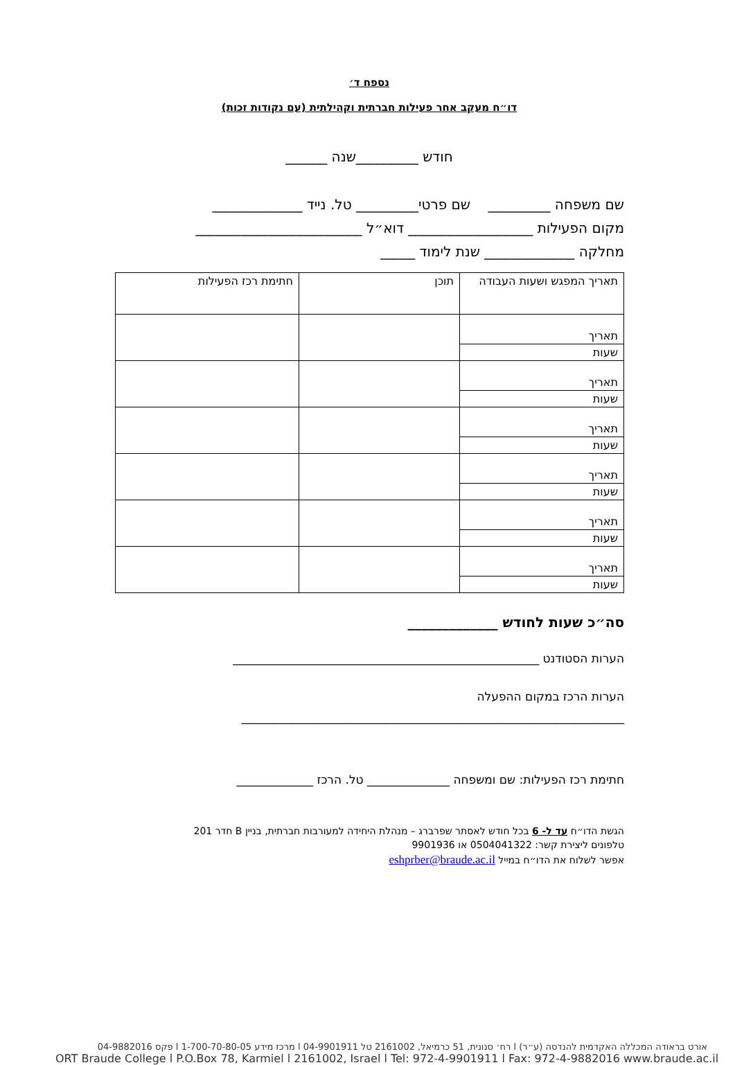נספח ד׳
דו״ח מעקב אחר פעילות חברתית וקהילתית (עם נקודות זכות)
חודש _________שנה ______
שם משפחה _________ שם פרטי_________ טל. נייד _____________
מקום הפעילות __________________ דוא״ל ________________________
מחלקה _____________ שנת לימוד _____
| תאריך המפגש ושעות העבודה | תוכן | חתימת רכז הפעילות |
| תאריך שעות | | |
| תאריך שעות | | |
| תאריך שעות | | |
| תאריך שעות | | |
| תאריך שעות | | |
| תאריך שעות | | |
סה״כ שעות לחודש _____________
הערות הסטודנט ____________________________________________________
הערות הרכז במקום ההפעלה
_________________________________________________________________
חתימת רכז הפעילות: שם ומשפחה ______________ טל. הרכז _____________
הגשת הדו״ח עד ל- 6 בכל חודש לאסתר שפרברג – מנהלת היחידה למעורבות חברתית, בניין B חדר 201
טלפונים ליצירת קשר: 0504041322 או 9901936
אפשר לשלוח את הדו״ח במייל eshprber@braude.ac.il
אורט בראודה המכללה האקדמית להנדסה (ע״ר) l רח׳ סנונית, 51 כרמיאל, 2161002 טל 04-9901911 l מרכז מידע 1-700-70-80-05 l פקס 04-9882016
ORT Braude College l P.O.Box 78, Karmiel l 2161002, Israel l Tel: 972-4-9901911 l Fax: 972-4-9882016 www.braude.ac.il